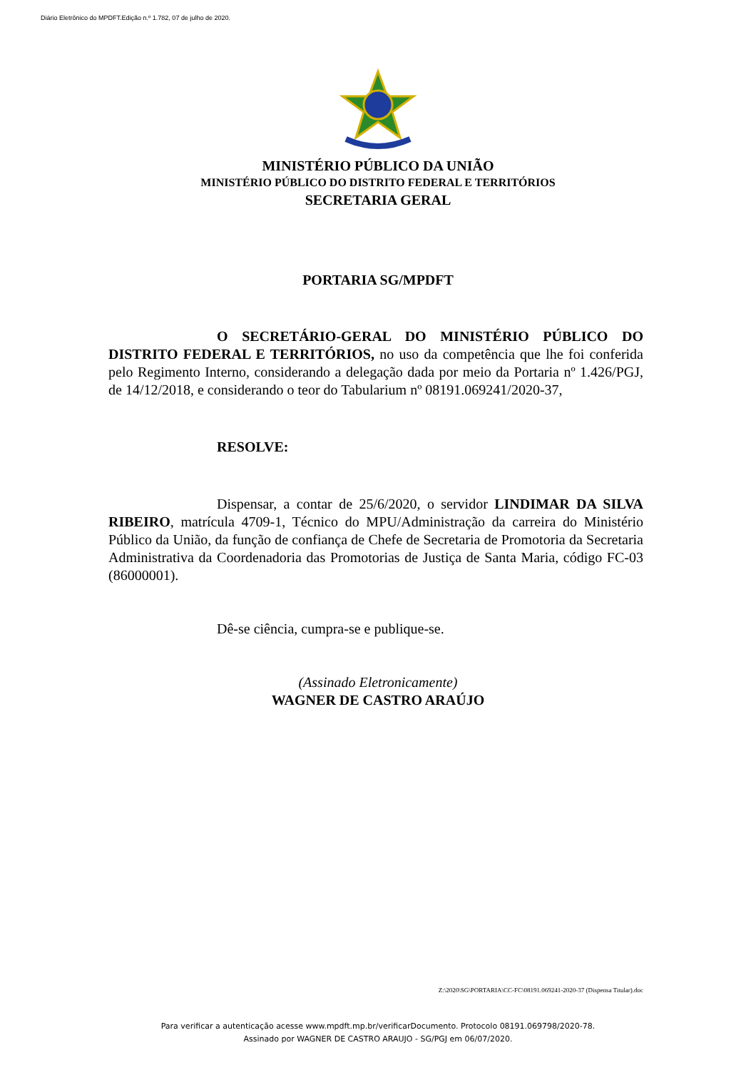Diário Eletrônico do MPDFT.Edição n.º 1.782, 07 de julho de 2020.
MINISTÉRIO PÚBLICO DA UNIÃO
MINISTÉRIO PÚBLICO DO DISTRITO FEDERAL E TERRITÓRIOS
SECRETARIA GERAL
PORTARIA SG/MPDFT
O SECRETÁRIO-GERAL DO MINISTÉRIO PÚBLICO DO DISTRITO FEDERAL E TERRITÓRIOS, no uso da competência que lhe foi conferida pelo Regimento Interno, considerando a delegação dada por meio da Portaria nº 1.426/PGJ, de 14/12/2018, e considerando o teor do Tabularium nº 08191.069241/2020-37,
RESOLVE:
Dispensar, a contar de 25/6/2020, o servidor LINDIMAR DA SILVA RIBEIRO, matrícula 4709-1, Técnico do MPU/Administração da carreira do Ministério Público da União, da função de confiança de Chefe de Secretaria de Promotoria da Secretaria Administrativa da Coordenadoria das Promotorias de Justiça de Santa Maria, código FC-03 (86000001).
Dê-se ciência, cumpra-se e publique-se.
(Assinado Eletronicamente)
WAGNER DE CASTRO ARAÚJO
Z:\2020\SG\PORTARIA\CC-FC\08191.069241-2020-37 (Dispensa Titular).doc
Para verificar a autenticação acesse www.mpdft.mp.br/verificarDocumento. Protocolo 08191.069798/2020-78.
Assinado por WAGNER DE CASTRO ARAUJO - SG/PGJ em 06/07/2020.